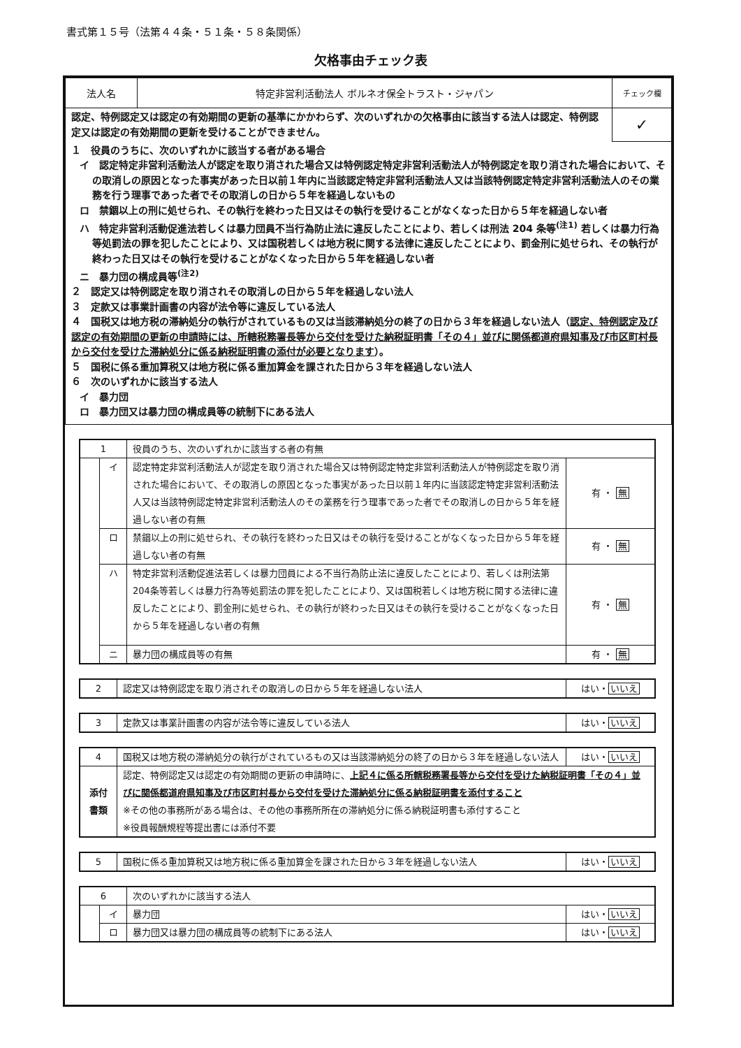書式第１５号（法第４４条・５１条・５８条関係）
欠格事由チェック表
| 法人名 | 特定非営利活動法人 ボルネオ保全トラスト・ジャパン | チェック欄 |
| 認定、特例認定又は認定の有効期間の更新の基準にかかわらず、次のいずれかの欠格事由に該当する法人は認定、特例認定又は認定の有効期間の更新を受けることができません。 | | ✓ |
| １ 役員のうちに、次のいずれかに該当する者がある場合 イ 認定特定非営利活動法人が認定を取り消された場合又は特例認定特定非営利活動法人が特例認定を取り消された場合において、その取消しの原因となった事実があった日以前１年内に当該認定特定非営利活動法人又は当該特例認定特定非営利活動法人のその業務を行う理事であった者でその取消しの日から５年を経過しないもの ロ 禁錮以上の刑に処せられ、その執行を終わった日又はその執行を受けることがなくなった日から５年を経過しない者 ハ 特定非営利活動促進法若しくは暴力団員不当行為防止法に違反したことにより、若しくは刑法 204 条等<sup>(注1)</sup> 若しくは暴力行為等処罰法の罪を犯したことにより、又は国税若しくは地方税に関する法律に違反したことにより、罰金刑に処せられ、その執行が終わった日又はその執行を受けることがなくなった日から５年を経過しない者 ニ 暴力団の構成員等<sup>(注2)</sup> ２ 認定又は特例認定を取り消されその取消しの日から５年を経過しない法人 ３ 定款又は事業計画書の内容が法令等に違反している法人 ４ 国税又は地方税の滞納処分の執行がされているもの又は当該滞納処分の終了の日から３年を経過しない法人（ 認定、特例認定及び認定の有効期間の更新の申請時には、所轄税務署長等から交付を受けた納税証明書「その４」並びに関係都道府県知事及び市区町村長から交付を受けた滞納処分に係る納税証明書の添付が必要となります ）。 ５ 国税に係る重加算税又は地方税に係る重加算金を課された日から３年を経過しない法人 ６ 次のいずれかに該当する法人 イ 暴力団 ロ 暴力団又は暴力団の構成員等の統制下にある法人 | | |
| 1 | | 役員のうち、次のいずれかに該当する者の有無 | |
| | イ | 認定特定非営利活動法人が認定を取り消された場合又は特例認定特定非営利活動法人が特例認定を取り消された場合において、その取消しの原因となった事実があった日以前１年内に当該認定特定非営利活動法人又は当該特例認定特定非営利活動法人のその業務を行う理事であった者でその取消しの日から５年を経過しない者の有無 | 有 ・ 無 |
| | ロ | 禁錮以上の刑に処せられ、その執行を終わった日又はその執行を受けることがなくなった日から５年を経過しない者の有無 | 有 ・ 無 |
| | ハ | 特定非営利活動促進法若しくは暴力団員による不当行為防止法に違反したことにより、若しくは刑法第204条等若しくは暴力行為等処罰法の罪を犯したことにより、又は国税若しくは地方税に関する法律に違反したことにより、罰金刑に処せられ、その執行が終わった日又はその執行を受けることがなくなった日から５年を経過しない者の有無 | 有 ・ 無 |
| | ニ | 暴力団の構成員等の有無 | 有 ・ 無 |
| 2 | 認定又は特例認定を取り消されその取消しの日から５年を経過しない法人 | はい・ いいえ |
| 3 | 定款又は事業計画書の内容が法令等に違反している法人 | はい・ いいえ |
| 4 | 国税又は地方税の滞納処分の執行がされているもの又は当該滞納処分の終了の日から３年を経過しない法人 | はい・ いいえ |
| 添付 書類 | 認定、特例認定又は認定の有効期間の更新の申請時に、 上記４に係る所轄税務署長等から交付を受けた納税証明書「その４」並びに関係都道府県知事及び市区町村長から交付を受けた滞納処分に係る納税証明書を添付すること ※その他の事務所がある場合は、その他の事務所所在の滞納処分に係る納税証明書も添付すること ※役員報酬規程等提出書には添付不要 | |
| 5 | 国税に係る重加算税又は地方税に係る重加算金を課された日から３年を経過しない法人 | はい・ いいえ |
| 6 | | 次のいずれかに該当する法人 | |
| | イ | 暴力団 | はい・ いいえ |
| | ロ | 暴力団又は暴力団の構成員等の統制下にある法人 | はい・ いいえ |